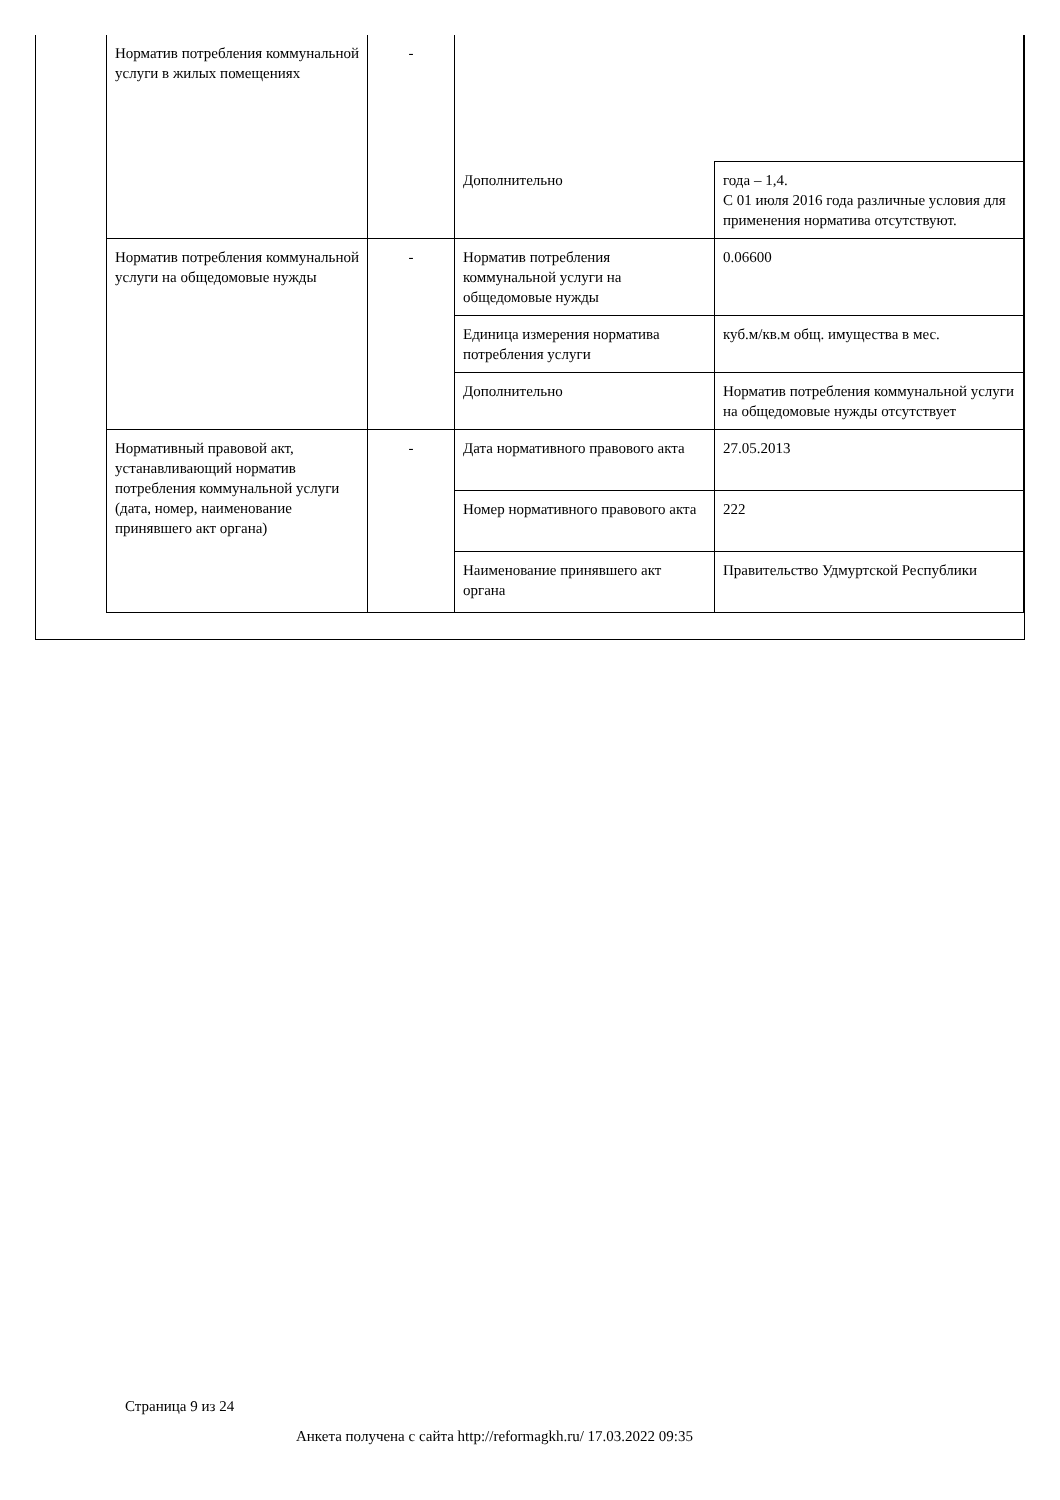| Норматив потребления коммунальной услуги в жилых помещениях | - | | |
| | | Дополнительно | года – 1,4. С 01 июля 2016 года различные условия для применения норматива отсутствуют. |
| Норматив потребления коммунальной услуги на общедомовые нужды | - | Норматив потребления коммунальной услуги на общедомовые нужды | 0.06600 |
| | | Единица измерения норматива потребления услуги | куб.м/кв.м общ. имущества в мес. |
| | | Дополнительно | Норматив потребления коммунальной услуги на общедомовые нужды отсутствует |
| Нормативный правовой акт, устанавливающий норматив потребления коммунальной услуги (дата, номер, наименование принявшего акт органа) | - | Дата нормативного правового акта | 27.05.2013 |
| | | Номер нормативного правового акта | 222 |
| | | Наименование принявшего акт органа | Правительство Удмуртской Республики |
Страница 9 из 24
Анкета получена с сайта http://reformagkh.ru/ 17.03.2022 09:35